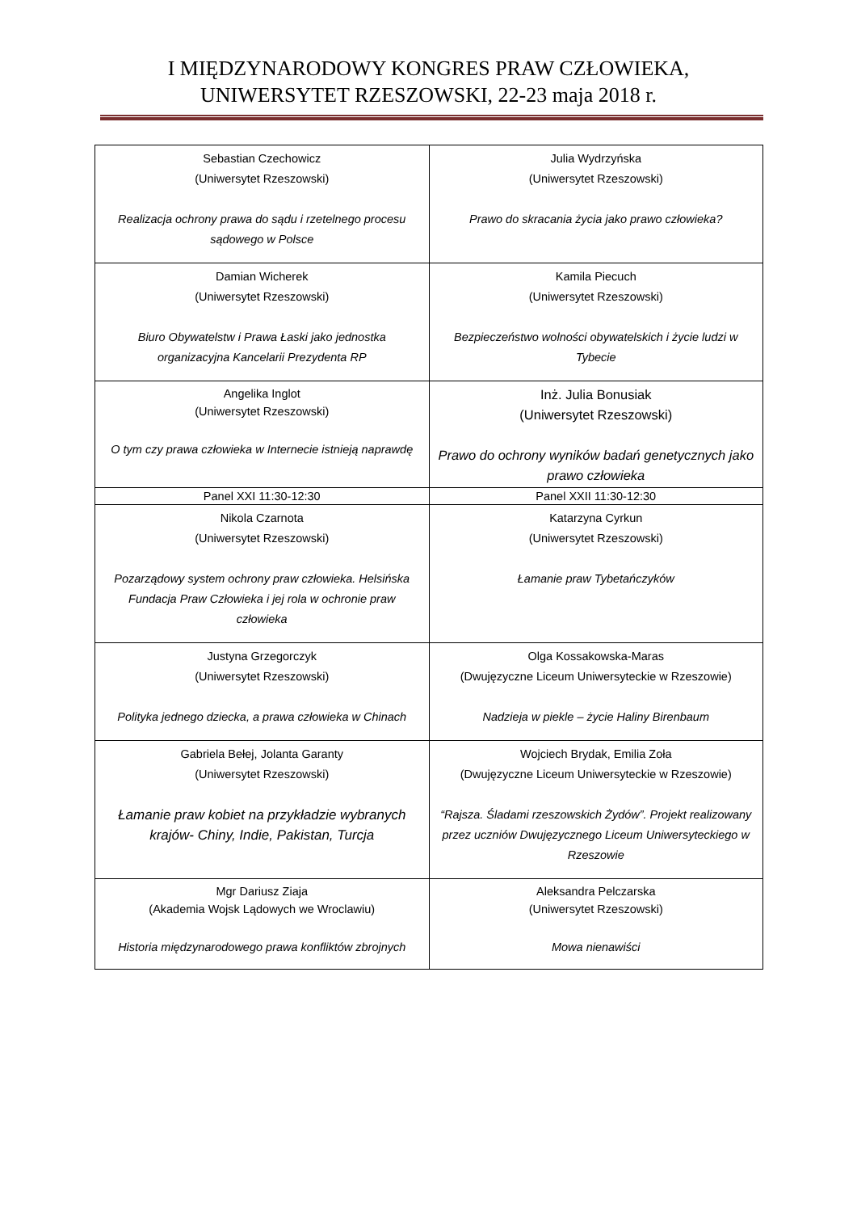I MIĘDZYNARODOWY KONGRES PRAW CZŁOWIEKA,
UNIWERSYTET RZESZOWSKI, 22-23 maja 2018 r.
| Sebastian Czechowicz (Uniwersytet Rzeszowski) Realizacja ochrony prawa do sądu i rzetelnego procesu sądowego w Polsce | Julia Wydrzyńska (Uniwersytet Rzeszowski) Prawo do skracania życia jako prawo człowieka? |
| Damian Wicherek (Uniwersytet Rzeszowski) Biuro Obywatelstw i Prawa Łaski jako jednostka organizacyjna Kancelarii Prezydenta RP | Kamila Piecuch (Uniwersytet Rzeszowski) Bezpieczeństwo wolności obywatelskich i życie ludzi w Tybecie |
| Angelika Inglot (Uniwersytet Rzeszowski) O tym czy prawa człowieka w Internecie istnieją naprawdę | Inż. Julia Bonusiak (Uniwersytet Rzeszowski) Prawo do ochrony wyników badań genetycznych jako prawo człowieka |
| Panel XXI 11:30-12:30 | Panel XXII 11:30-12:30 |
| Nikola Czarnota (Uniwersytet Rzeszowski) Pozarządowy system ochrony praw człowieka. Helsińska Fundacja Praw Człowieka i jej rola w ochronie praw człowieka | Katarzyna Cyrkun (Uniwersytet Rzeszowski) Łamanie praw Tybetańczyków |
| Justyna Grzegorczyk (Uniwersytet Rzeszowski) Polityka jednego dziecka, a prawa człowieka w Chinach | Olga Kossakowska-Maras (Dwujęzyczne Liceum Uniwersyteckie w Rzeszowie) Nadzieja w piekle – życie Haliny Birenbaum |
| Gabriela Bełej, Jolanta Garanty (Uniwersytet Rzeszowski) Łamanie praw kobiet na przykładzie wybranych krajów- Chiny, Indie, Pakistan, Turcja | Wojciech Brydak, Emilia Zoła (Dwujęzyczne Liceum Uniwersyteckie w Rzeszowie) “Rajsza. Śladami rzeszowskich Żydów”. Projekt realizowany przez uczniów Dwujęzycznego Liceum Uniwersyteckiego w Rzeszowie |
| Mgr Dariusz Ziaja (Akademia Wojsk Lądowych we Wroclawiu) Historia międzynarodowego prawa konfliktów zbrojnych | Aleksandra Pelczarska (Uniwersytet Rzeszowski) Mowa nienawiści |